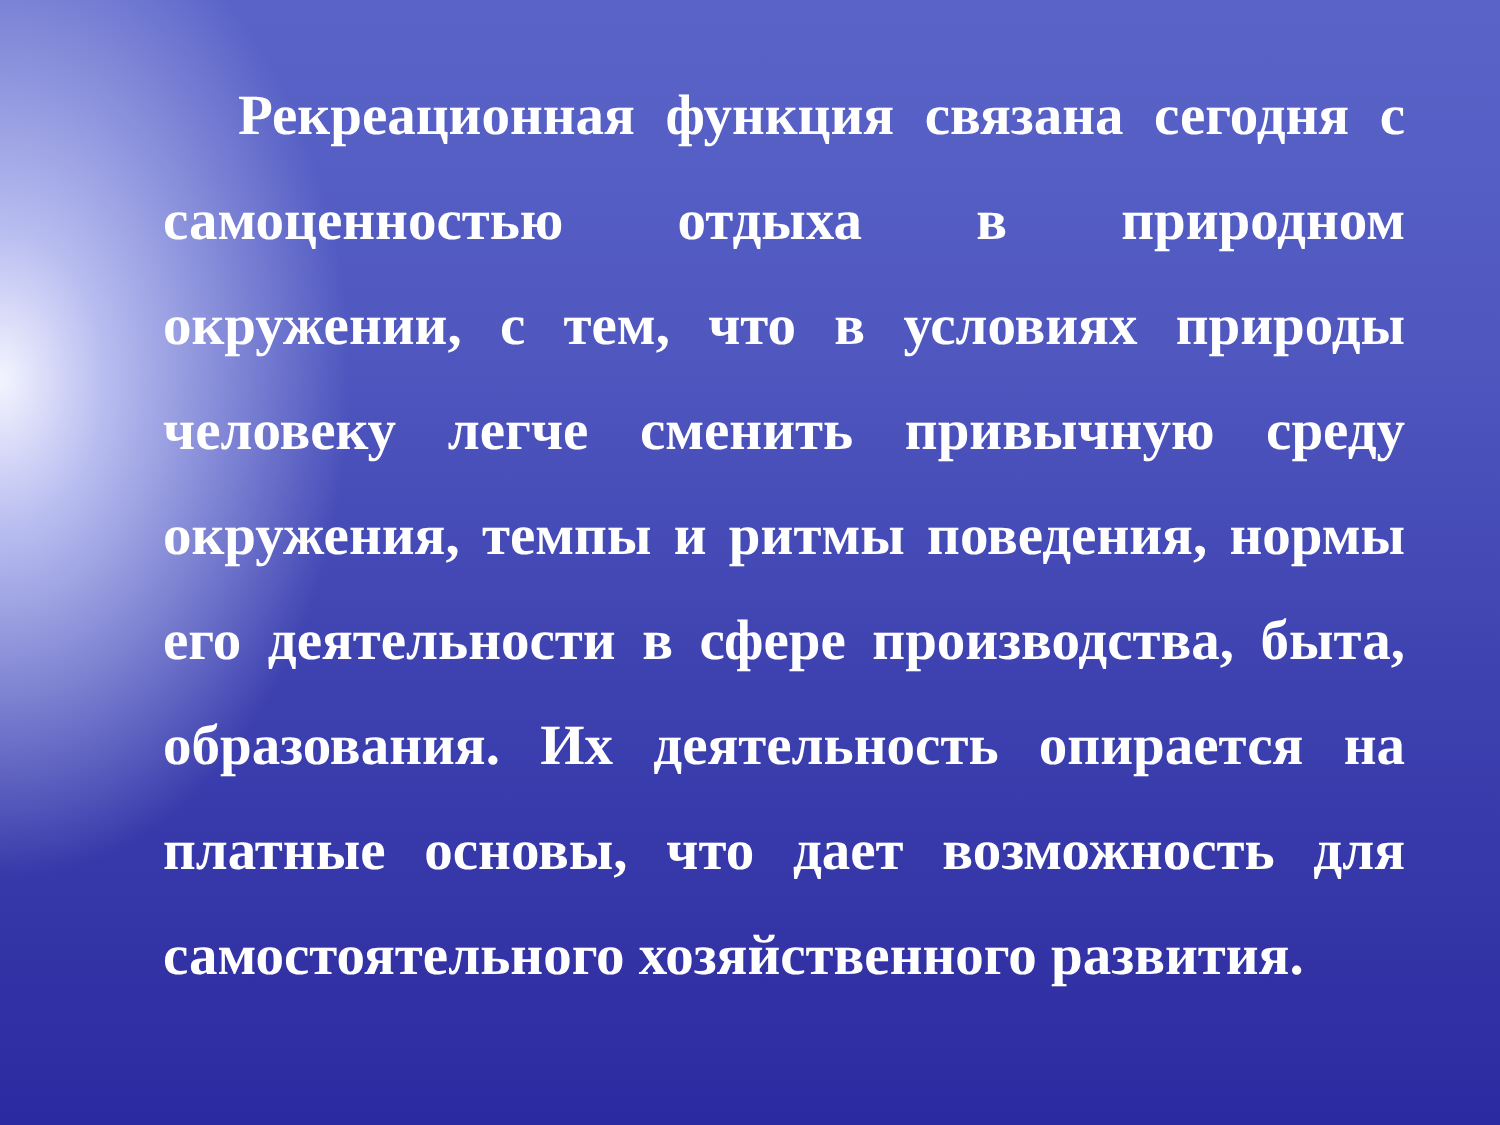Рекреационная функция связана сегодня с самоценностью отдыха в природном окружении, с тем, что в условиях природы человеку легче сменить привычную среду окружения, темпы и ритмы поведения, нормы его деятельности в сфере производства, быта, образования. Их деятельность опирается на платные основы, что дает возможность для самостоятельного хозяйственного развития.